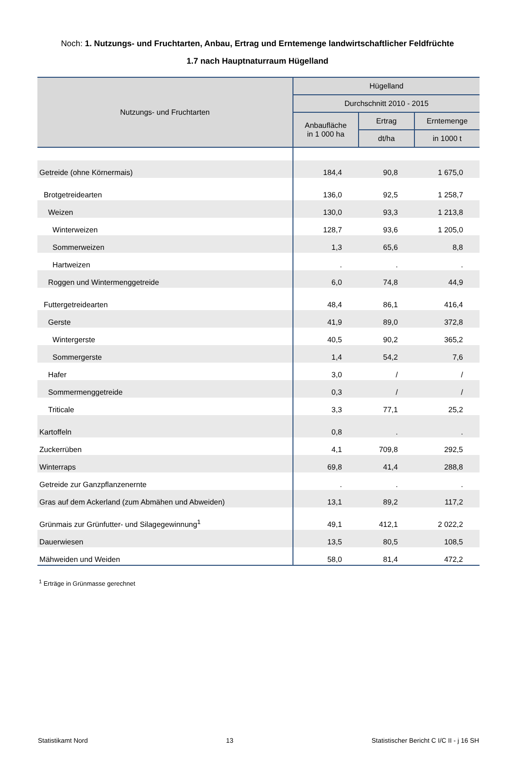Noch: 1. Nutzungs- und Fruchtarten, Anbau, Ertrag und Erntemenge landwirtschaftlicher Feldfrüchte
1.7 nach Hauptnaturraum Hügelland
| Nutzungs- und Fruchtarten | Hügelland | | |
| --- | --- | --- | --- |
| | Durchschnitt 2010 - 2015 | | |
| | Anbaufläche in 1 000 ha | Ertrag | Erntemenge |
| | | dt/ha | in 1000 t |
| Getreide (ohne Körnermais) | 184,4 | 90,8 | 1 675,0 |
| Brotgetreidearten | 136,0 | 92,5 | 1 258,7 |
| Weizen | 130,0 | 93,3 | 1 213,8 |
| Winterweizen | 128,7 | 93,6 | 1 205,0 |
| Sommerweizen | 1,3 | 65,6 | 8,8 |
| Hartweizen | . | . | . |
| Roggen und Wintermenggetreide | 6,0 | 74,8 | 44,9 |
| Futtergetreidearten | 48,4 | 86,1 | 416,4 |
| Gerste | 41,9 | 89,0 | 372,8 |
| Wintergerste | 40,5 | 90,2 | 365,2 |
| Sommergerste | 1,4 | 54,2 | 7,6 |
| Hafer | 3,0 | / | / |
| Sommermenggetreide | 0,3 | / | / |
| Triticale | 3,3 | 77,1 | 25,2 |
| Kartoffeln | 0,8 | . | . |
| Zuckerrüben | 4,1 | 709,8 | 292,5 |
| Winterraps | 69,8 | 41,4 | 288,8 |
| Getreide zur Ganzpflanzenernte | . | . | . |
| Gras auf dem Ackerland (zum Abmähen und Abweiden) | 13,1 | 89,2 | 117,2 |
| Grünmais zur Grünfutter- und Silagegewinnung<sup>1</sup> | 49,1 | 412,1 | 2 022,2 |
| Dauerwiesen | 13,5 | 80,5 | 108,5 |
| Mähweiden und Weiden | 58,0 | 81,4 | 472,2 |
<sup>1</sup> Erträge in Grünmasse gerechnet
Statistikamt Nord 13 Statistischer Bericht C I/C II - j 16 SH